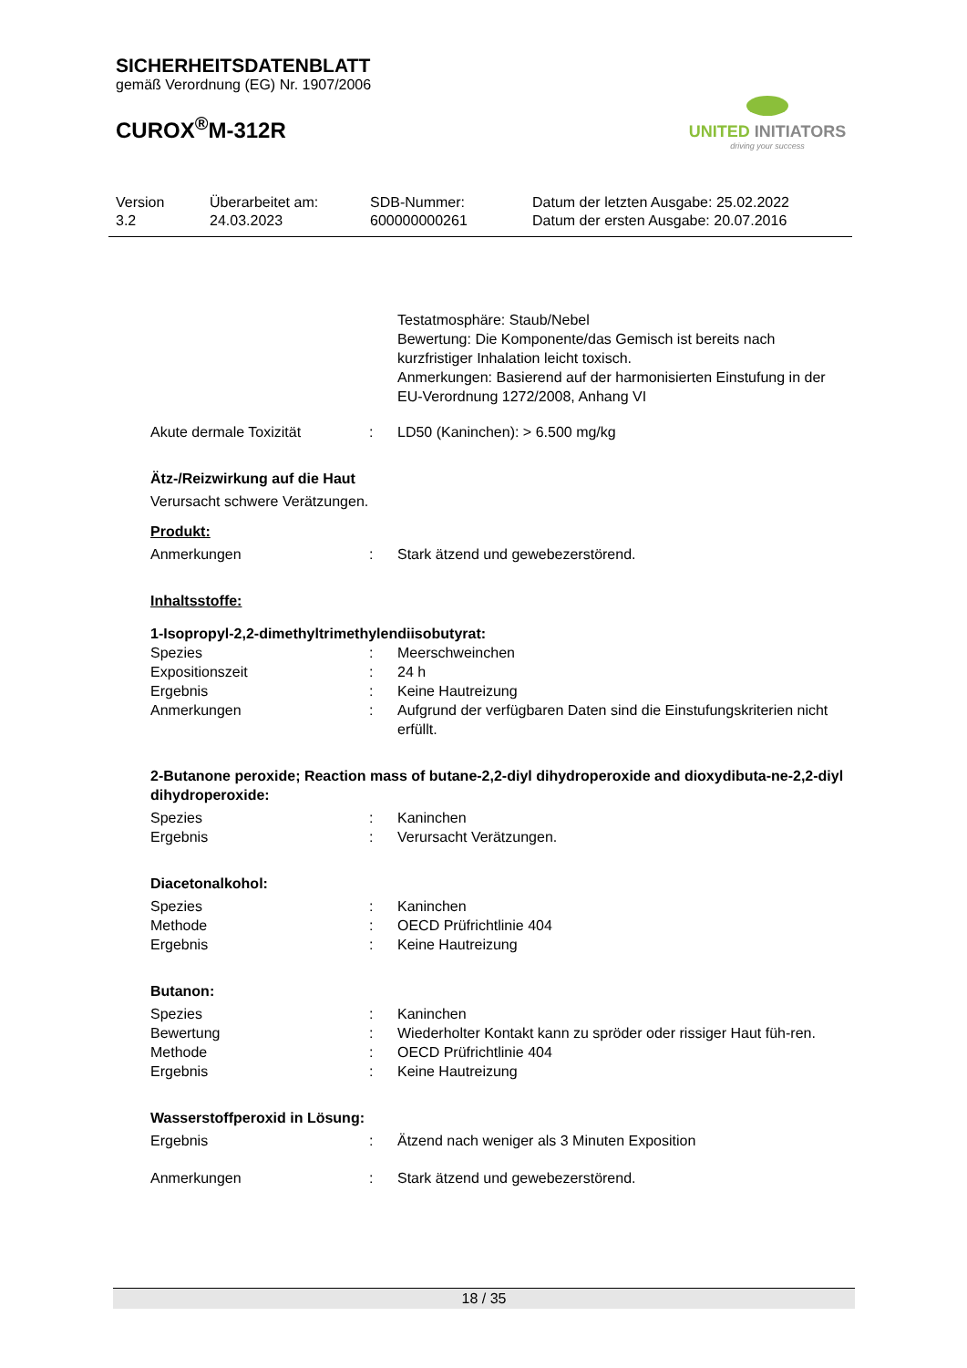SICHERHEITSDATENBLATT
gemäß Verordnung (EG) Nr. 1907/2006
CUROX<sup>®</sup>M-312R
UNITED INITIATORS
driving your success
Version
3.2
Überarbeitet am:
24.03.2023
SDB-Nummer:
600000000261
Datum der letzten Ausgabe: 25.02.2022
Datum der ersten Ausgabe: 20.07.2016
Testatmosphäre: Staub/Nebel
Bewertung: Die Komponente/das Gemisch ist bereits nach kurzfristiger Inhalation leicht toxisch.
Anmerkungen: Basierend auf der harmonisierten Einstufung in der EU-Verordnung 1272/2008, Anhang VI
Akute dermale Toxizität : LD50 (Kaninchen): > 6.500 mg/kg
Ätz-/Reizwirkung auf die Haut
Verursacht schwere Verätzungen.
Produkt:
Anmerkungen : Stark ätzend und gewebezerstörend.
Inhaltsstoffe:
1-Isopropyl-2,2-dimethyltrimethylendiisobutyrat:
Spezies : Meerschweinchen
Expositionszeit : 24 h
Ergebnis : Keine Hautreizung
Anmerkungen : Aufgrund der verfügbaren Daten sind die Einstufungskriterien nicht erfüllt.
2-Butanone peroxide; Reaction mass of butane-2,2-diyl dihydroperoxide and dioxydibuta-ne-2,2-diyl dihydroperoxide:
Spezies : Kaninchen
Ergebnis : Verursacht Verätzungen.
Diacetonalkohol:
Spezies : Kaninchen
Methode : OECD Prüfrichtlinie 404
Ergebnis : Keine Hautreizung
Butanon:
Spezies : Kaninchen
Bewertung : Wiederholter Kontakt kann zu spröder oder rissiger Haut füh-ren.
Methode : OECD Prüfrichtlinie 404
Ergebnis : Keine Hautreizung
Wasserstoffperoxid in Lösung:
Ergebnis : Ätzend nach weniger als 3 Minuten Exposition
Anmerkungen : Stark ätzend und gewebezerstörend.
18 / 35